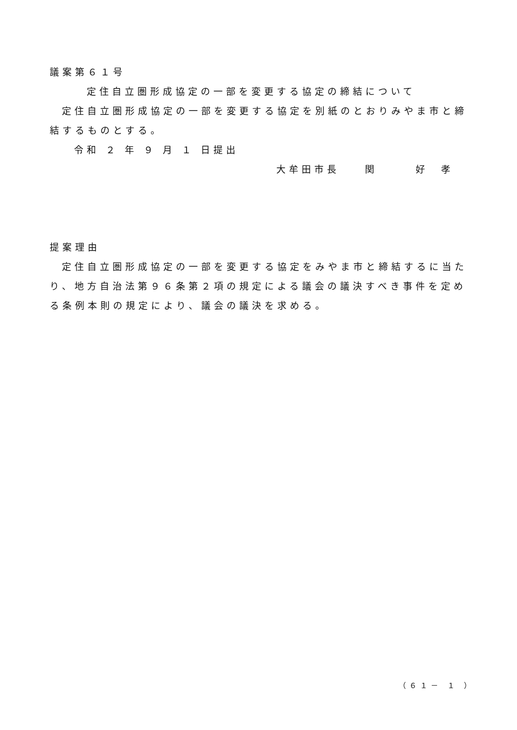議案第６１号
定住自立圏形成協定の一部を変更する協定の締結について
定住自立圏形成協定の一部を変更する協定を別紙のとおりみやま市と締結するものとする。
令和 ２ 年 ９ 月 １ 日提出
大牟田市長　　関　　　好　孝
提案理由
定住自立圏形成協定の一部を変更する協定をみやま市と締結するに当たり、地方自治法第９６条第２項の規定による議会の議決すべき事件を定める条例本則の規定により、議会の議決を求める。
（６１－ １ ）